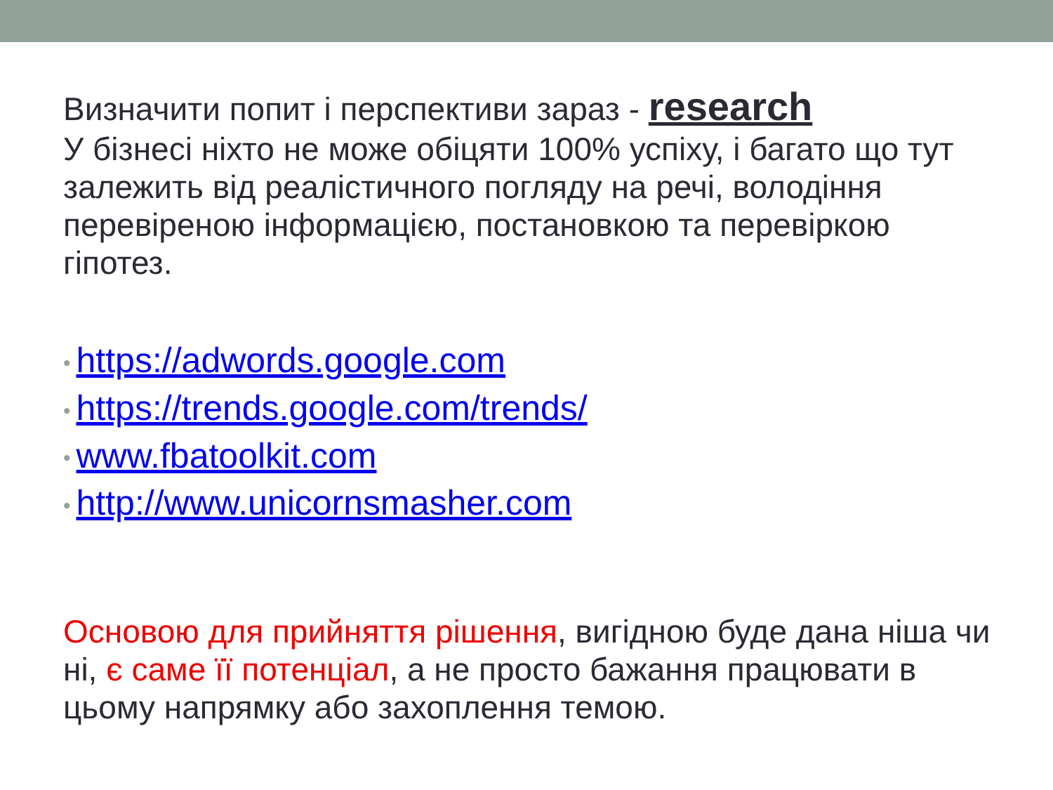Визначити попит і перспективи зараз - research
У бізнесі ніхто не може обіцяти 100% успіху, і багато що тут залежить від реалістичного погляду на речі, володіння перевіреною інформацією, постановкою та перевіркою гіпотез.
• https://adwords.google.com
• https://trends.google.com/trends/
• www.fbatoolkit.com
• http://www.unicornsmasher.com
Основою для прийняття рішення, вигідною буде дана ніша чи ні, є саме її потенціал, а не просто бажання працювати в цьому напрямку або захоплення темою.